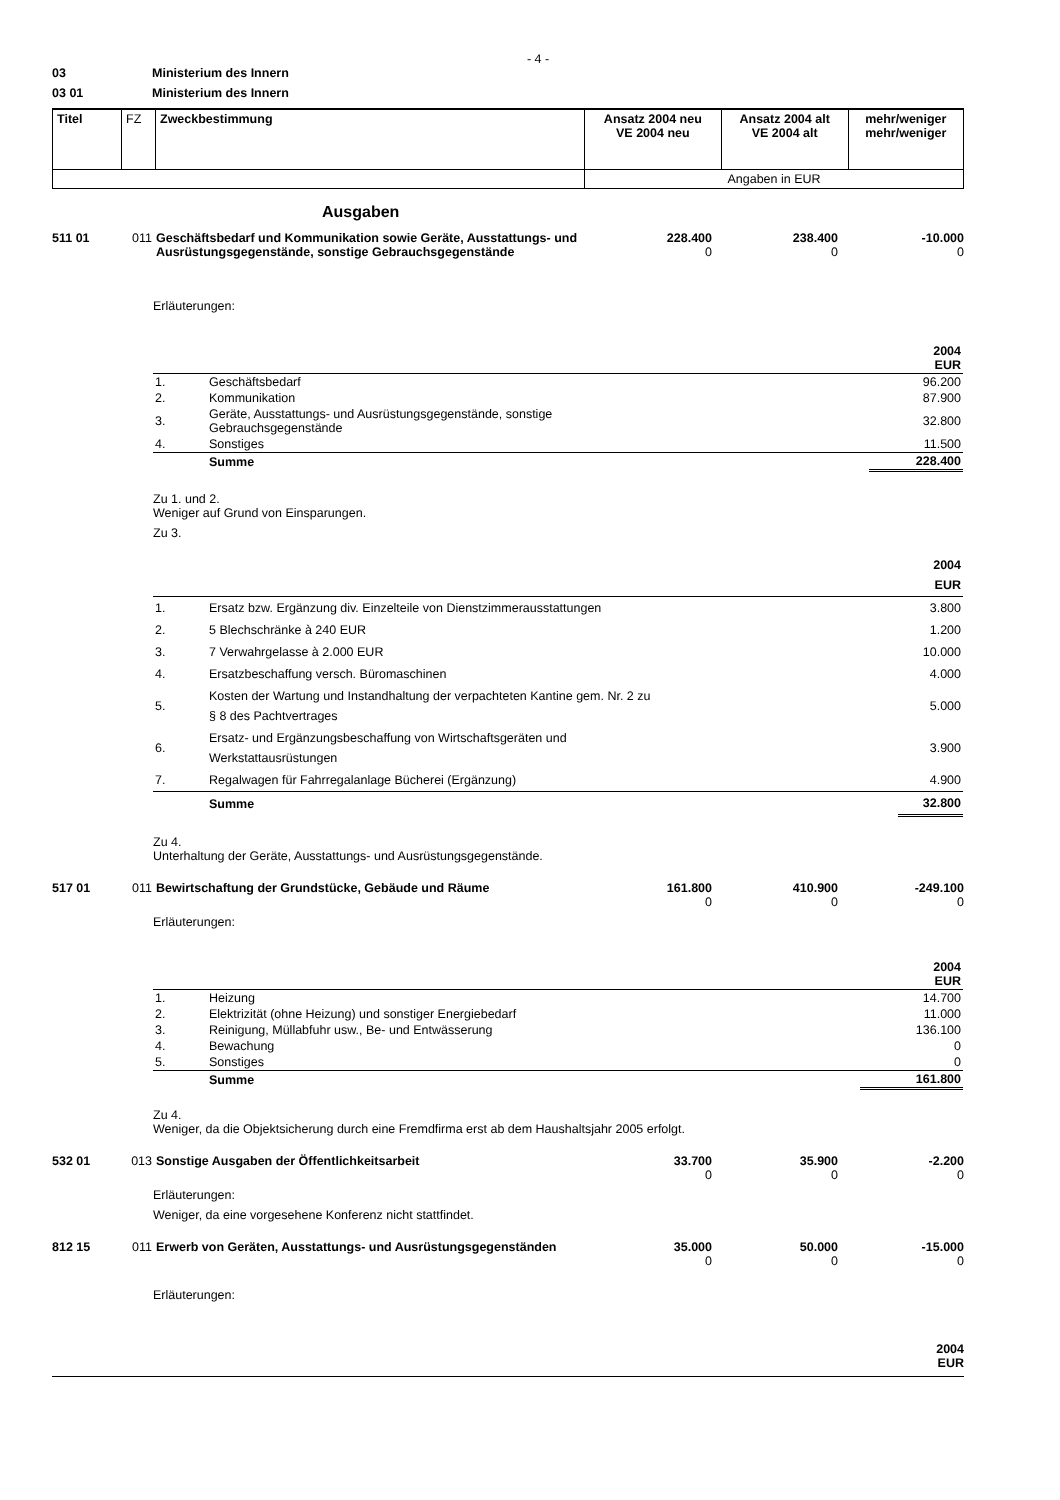- 4 -
03 Ministerium des Innern
03 01 Ministerium des Innern
| Titel | FZ | Zweckbestimmung | Ansatz 2004 neu VE 2004 neu | Ansatz 2004 alt VE 2004 alt | mehr/weniger mehr/weniger |
| | | | Angaben in EUR | | |
Ausgaben
511 01 011 Geschäftsbedarf und Kommunikation sowie Geräte, Ausstattungs- und Ausrüstungsgegenstände, sonstige Gebrauchsgegenstände 228.400
0 238.400
0 -10.000
0
Erläuterungen:
| | | 2004 EUR |
| 1. | Geschäftsbedarf | 96.200 |
| 2. | Kommunikation | 87.900 |
| 3. | Geräte, Ausstattungs- und Ausrüstungsgegenstände, sonstige Gebrauchsgegenstände | 32.800 |
| 4. | Sonstiges | 11.500 |
| | Summe | 228.400 |
Zu 1. und 2.
Weniger auf Grund von Einsparungen.
Zu 3.
| | | 2004 EUR |
| 1. | Ersatz bzw. Ergänzung div. Einzelteile von Dienstzimmerausstattungen | 3.800 |
| 2. | 5 Blechschränke à 240 EUR | 1.200 |
| 3. | 7 Verwahrgelasse à 2.000 EUR | 10.000 |
| 4. | Ersatzbeschaffung versch. Büromaschinen | 4.000 |
| 5. | Kosten der Wartung und Instandhaltung der verpachteten Kantine gem. Nr. 2 zu § 8 des Pachtvertrages | 5.000 |
| 6. | Ersatz- und Ergänzungsbeschaffung von Wirtschaftsgeräten und Werkstattausrüstungen | 3.900 |
| 7. | Regalwagen für Fahrregalanlage Bücherei (Ergänzung) | 4.900 |
| | Summe | 32.800 |
Zu 4.
Unterhaltung der Geräte, Ausstattungs- und Ausrüstungsgegenstände.
517 01 011 Bewirtschaftung der Grundstücke, Gebäude und Räume 161.800
0 410.900
0 -249.100
0
Erläuterungen:
| | | 2004 EUR |
| 1. | Heizung | 14.700 |
| 2. | Elektrizität (ohne Heizung) und sonstiger Energiebedarf | 11.000 |
| 3. | Reinigung, Müllabfuhr usw., Be- und Entwässerung | 136.100 |
| 4. | Bewachung | 0 |
| 5. | Sonstiges | 0 |
| | Summe | 161.800 |
Zu 4.
Weniger, da die Objektsicherung durch eine Fremdfirma erst ab dem Haushaltsjahr 2005 erfolgt.
532 01 013 Sonstige Ausgaben der Öffentlichkeitsarbeit 33.700
0 35.900
0 -2.200
0
Erläuterungen:
Weniger, da eine vorgesehene Konferenz nicht stattfindet.
812 15 011 Erwerb von Geräten, Ausstattungs- und Ausrüstungsgegenständen 35.000
0 50.000
0 -15.000
0
Erläuterungen:
2004
EUR